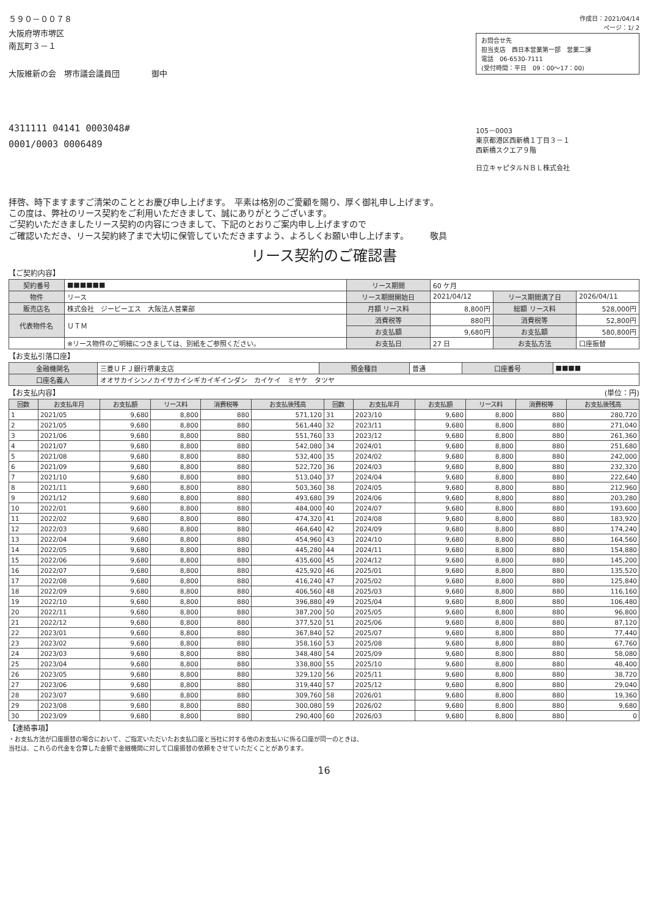５９０－００７８
大阪府堺市堺区
南瓦町３－１
大阪維新の会　堺市議会議員団　　　　御中
4311111 04141 0003048#
0001/0003 0006489
作成日：2021/04/14
ページ：1/ 2
お問合せ先
担当支店　西日本営業第一部　営業二課
電話　06-6530-7111
(受付時間：平日　09：00～17：00)
105－0003
東京都港区西新橋１丁目３－１
西新橋スクエア９階
日立キャピタルＮＢＬ株式会社
拝啓、時下ますますご清栄のこととお慶び申し上げます。　平素は格別のご愛顧を賜り、厚く御礼申し上げます。
この度は、弊社のリース契約をご利用いただきまして、誠にありがとうございます。
ご契約いただきましたリース契約の内容につきまして、下記のとおりご案内申し上げますので
ご確認いただき、リース契約終了まで大切に保管していただきますよう、よろしくお願い申し上げます。　　　敬具
リース契約のご確認書
【ご契約内容】
| 契約番号 | ■■■■■■ | リース期間 | 60 ケ月 | | |
| 物件 | リース | リース期間開始日 | 2021/04/12 | リース期間満了日 | 2026/04/11 |
| 販売店名 | 株式会社 ジービーエス 大阪法人営業部 | 月額 リース料 | 8,800円 | 総額 リース料 | 528,000円 |
| 代表物件名 | ＵＴＭ | 消費税等 | 880円 | 消費税等 | 52,800円 |
| | | お支払額 | 9,680円 | お支払額 | 580,800円 |
| | ※リース物件のご明細につきましては、別紙をご参照ください。 | お支払日 | 27 日 | お支払方法 | 口座振替 |
【お支払引落口座】
| 金融機関名 | 三菱ＵＦＪ銀行堺東支店 | 預金種目 | 普通 | 口座番号 | ■■■■ |
| 口座名義人 | オオサカイシンノカイサカイシギカイギインダン カイケイ ミヤケ タツヤ | | | | |
【お支払内容】 (単位：円)
| 回数 | お支払年月 | お支払額 | リース料 | 消費税等 | お支払後残高 | 回数 | お支払年月 | お支払額 | リース料 | 消費税等 | お支払後残高 |
| --- | --- | --- | --- | --- | --- | --- | --- | --- | --- | --- | --- |
| 1 | 2021/05 | 9,680 | 8,800 | 880 | 571,120 | 31 | 2023/10 | 9,680 | 8,800 | 880 | 280,720 |
| 2 | 2021/05 | 9,680 | 8,800 | 880 | 561,440 | 32 | 2023/11 | 9,680 | 8,800 | 880 | 271,040 |
| 3 | 2021/06 | 9,680 | 8,800 | 880 | 551,760 | 33 | 2023/12 | 9,680 | 8,800 | 880 | 261,360 |
| 4 | 2021/07 | 9,680 | 8,800 | 880 | 542,080 | 34 | 2024/01 | 9,680 | 8,800 | 880 | 251,680 |
| 5 | 2021/08 | 9,680 | 8,800 | 880 | 532,400 | 35 | 2024/02 | 9,680 | 8,800 | 880 | 242,000 |
| 6 | 2021/09 | 9,680 | 8,800 | 880 | 522,720 | 36 | 2024/03 | 9,680 | 8,800 | 880 | 232,320 |
| 7 | 2021/10 | 9,680 | 8,800 | 880 | 513,040 | 37 | 2024/04 | 9,680 | 8,800 | 880 | 222,640 |
| 8 | 2021/11 | 9,680 | 8,800 | 880 | 503,360 | 38 | 2024/05 | 9,680 | 8,800 | 880 | 212,960 |
| 9 | 2021/12 | 9,680 | 8,800 | 880 | 493,680 | 39 | 2024/06 | 9,680 | 8,800 | 880 | 203,280 |
| 10 | 2022/01 | 9,680 | 8,800 | 880 | 484,000 | 40 | 2024/07 | 9,680 | 8,800 | 880 | 193,600 |
| 11 | 2022/02 | 9,680 | 8,800 | 880 | 474,320 | 41 | 2024/08 | 9,680 | 8,800 | 880 | 183,920 |
| 12 | 2022/03 | 9,680 | 8,800 | 880 | 464,640 | 42 | 2024/09 | 9,680 | 8,800 | 880 | 174,240 |
| 13 | 2022/04 | 9,680 | 8,800 | 880 | 454,960 | 43 | 2024/10 | 9,680 | 8,800 | 880 | 164,560 |
| 14 | 2022/05 | 9,680 | 8,800 | 880 | 445,280 | 44 | 2024/11 | 9,680 | 8,800 | 880 | 154,880 |
| 15 | 2022/06 | 9,680 | 8,800 | 880 | 435,600 | 45 | 2024/12 | 9,680 | 8,800 | 880 | 145,200 |
| 16 | 2022/07 | 9,680 | 8,800 | 880 | 425,920 | 46 | 2025/01 | 9,680 | 8,800 | 880 | 135,520 |
| 17 | 2022/08 | 9,680 | 8,800 | 880 | 416,240 | 47 | 2025/02 | 9,680 | 8,800 | 880 | 125,840 |
| 18 | 2022/09 | 9,680 | 8,800 | 880 | 406,560 | 48 | 2025/03 | 9,680 | 8,800 | 880 | 116,160 |
| 19 | 2022/10 | 9,680 | 8,800 | 880 | 396,880 | 49 | 2025/04 | 9,680 | 8,800 | 880 | 106,480 |
| 20 | 2022/11 | 9,680 | 8,800 | 880 | 387,200 | 50 | 2025/05 | 9,680 | 8,800 | 880 | 96,800 |
| 21 | 2022/12 | 9,680 | 8,800 | 880 | 377,520 | 51 | 2025/06 | 9,680 | 8,800 | 880 | 87,120 |
| 22 | 2023/01 | 9,680 | 8,800 | 880 | 367,840 | 52 | 2025/07 | 9,680 | 8,800 | 880 | 77,440 |
| 23 | 2023/02 | 9,680 | 8,800 | 880 | 358,160 | 53 | 2025/08 | 9,680 | 8,800 | 880 | 67,760 |
| 24 | 2023/03 | 9,680 | 8,800 | 880 | 348,480 | 54 | 2025/09 | 9,680 | 8,800 | 880 | 58,080 |
| 25 | 2023/04 | 9,680 | 8,800 | 880 | 338,800 | 55 | 2025/10 | 9,680 | 8,800 | 880 | 48,400 |
| 26 | 2023/05 | 9,680 | 8,800 | 880 | 329,120 | 56 | 2025/11 | 9,680 | 8,800 | 880 | 38,720 |
| 27 | 2023/06 | 9,680 | 8,800 | 880 | 319,440 | 57 | 2025/12 | 9,680 | 8,800 | 880 | 29,040 |
| 28 | 2023/07 | 9,680 | 8,800 | 880 | 309,760 | 58 | 2026/01 | 9,680 | 8,800 | 880 | 19,360 |
| 29 | 2023/08 | 9,680 | 8,800 | 880 | 300,080 | 59 | 2026/02 | 9,680 | 8,800 | 880 | 9,680 |
| 30 | 2023/09 | 9,680 | 8,800 | 880 | 290,400 | 60 | 2026/03 | 9,680 | 8,800 | 880 | 0 |
【連絡事項】
・お支払方法が口座振替の場合において、ご指定いただいたお支払口座と当社に対する他のお支払いに係る口座が同一のときは、
当社は、これらの代金を合算した金額で金融機関に対して口座振替の依頼をさせていただくことがあります。
16